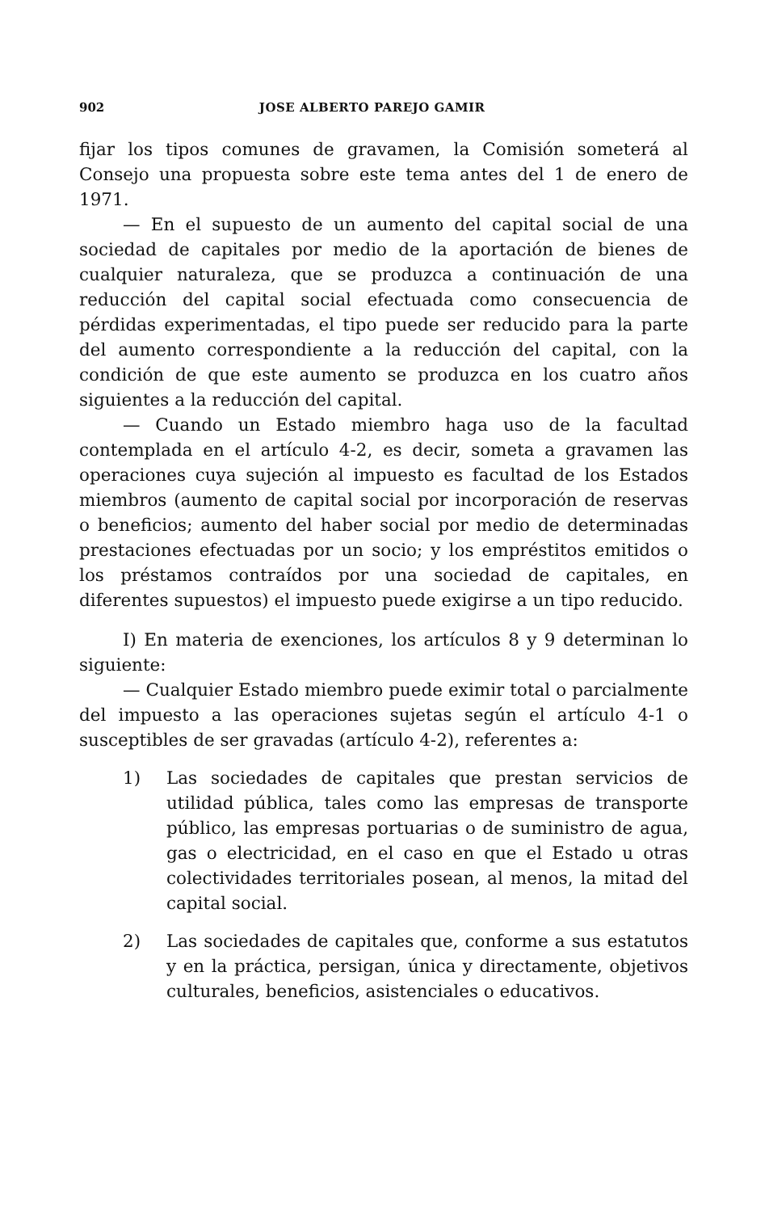902 JOSE ALBERTO PAREJO GAMIR
fijar los tipos comunes de gravamen, la Comisión someterá al Consejo una propuesta sobre este tema antes del 1 de enero de 1971.
— En el supuesto de un aumento del capital social de una sociedad de capitales por medio de la aportación de bienes de cualquier naturaleza, que se produzca a continuación de una reducción del capital social efectuada como consecuencia de pérdidas experimentadas, el tipo puede ser reducido para la parte del aumento correspondiente a la reducción del capital, con la condición de que este aumento se produzca en los cuatro años siguientes a la reducción del capital.
— Cuando un Estado miembro haga uso de la facultad contemplada en el artículo 4-2, es decir, someta a gravamen las operaciones cuya sujeción al impuesto es facultad de los Estados miembros (aumento de capital social por incorporación de reservas o beneficios; aumento del haber social por medio de determinadas prestaciones efectuadas por un socio; y los empréstitos emitidos o los préstamos contraídos por una sociedad de capitales, en diferentes supuestos) el impuesto puede exigirse a un tipo reducido.
I) En materia de exenciones, los artículos 8 y 9 determinan lo siguiente:
— Cualquier Estado miembro puede eximir total o parcialmente del impuesto a las operaciones sujetas según el artículo 4-1 o susceptibles de ser gravadas (artículo 4-2), referentes a:
1) Las sociedades de capitales que prestan servicios de utilidad pública, tales como las empresas de transporte público, las empresas portuarias o de suministro de agua, gas o electricidad, en el caso en que el Estado u otras colectividades territoriales posean, al menos, la mitad del capital social.
2) Las sociedades de capitales que, conforme a sus estatutos y en la práctica, persigan, única y directamente, objetivos culturales, beneficios, asistenciales o educativos.